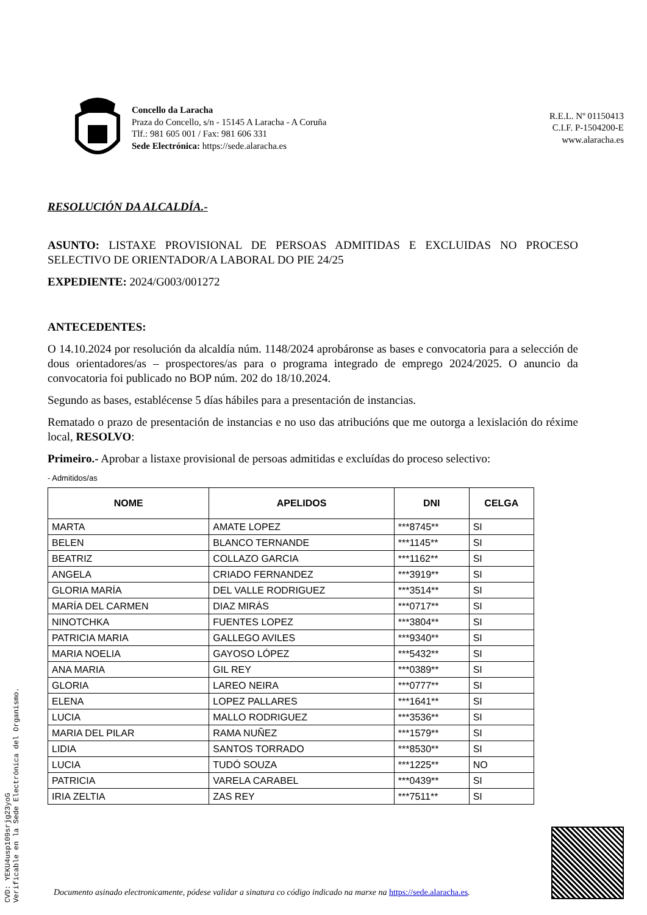Concello da Laracha
Praza do Concello, s/n - 15145 A Laracha - A Coruña
Tlf.: 981 605 001 / Fax: 981 606 331
Sede Electrónica: https://sede.alaracha.es
R.E.L. Nº 01150413
C.I.F. P-1504200-E
www.alaracha.es
RESOLUCIÓN DA ALCALDÍA.-
ASUNTO: LISTAXE PROVISIONAL DE PERSOAS ADMITIDAS E EXCLUIDAS NO PROCESO SELECTIVO DE ORIENTADOR/A LABORAL DO PIE 24/25
EXPEDIENTE: 2024/G003/001272
ANTECEDENTES:
O 14.10.2024 por resolución da alcaldía núm. 1148/2024 aprobáronse as bases e convocatoria para a selección de dous orientadores/as – prospectores/as para o programa integrado de emprego 2024/2025. O anuncio da convocatoria foi publicado no BOP núm. 202 do 18/10.2024.
Segundo as bases, establécense 5 días hábiles para a presentación de instancias.
Rematado o prazo de presentación de instancias e no uso das atribucións que me outorga a lexislación do réxime local, RESOLVO:
Primeiro.- Aprobar a listaxe provisional de persoas admitidas e excluídas do proceso selectivo:
- Admitidos/as
| NOME | APELIDOS | DNI | CELGA |
| --- | --- | --- | --- |
| MARTA | AMATE LOPEZ | ***8745** | SI |
| BELEN | BLANCO TERNANDE | ***1145** | SI |
| BEATRIZ | COLLAZO GARCIA | ***1162** | SI |
| ANGELA | CRIADO FERNANDEZ | ***3919** | SI |
| GLORIA MARÍA | DEL VALLE RODRIGUEZ | ***3514** | SI |
| MARÍA DEL CARMEN | DIAZ MIRÁS | ***0717** | SI |
| NINOTCHKA | FUENTES LOPEZ | ***3804** | SI |
| PATRICIA MARIA | GALLEGO AVILES | ***9340** | SI |
| MARIA NOELIA | GAYOSO LÓPEZ | ***5432** | SI |
| ANA MARIA | GIL REY | ***0389** | SI |
| GLORIA | LAREO NEIRA | ***0777** | SI |
| ELENA | LOPEZ PALLARES | ***1641** | SI |
| LUCIA | MALLO RODRIGUEZ | ***3536** | SI |
| MARIA DEL PILAR | RAMA NUÑEZ | ***1579** | SI |
| LIDIA | SANTOS TORRADO | ***8530** | SI |
| LUCIA | TUDÓ SOUZA | ***1225** | NO |
| PATRICIA | VARELA CARABEL | ***0439** | SI |
| IRIA ZELTIA | ZAS REY | ***7511** | SI |
CVD: YEKU4usp109srjg23yoG
Verificable en la Sede Electrónica del Organismo.
Documento asinado electronicamente, pódese validar a sinatura co código indicado na marxe na https://sede.alaracha.es.